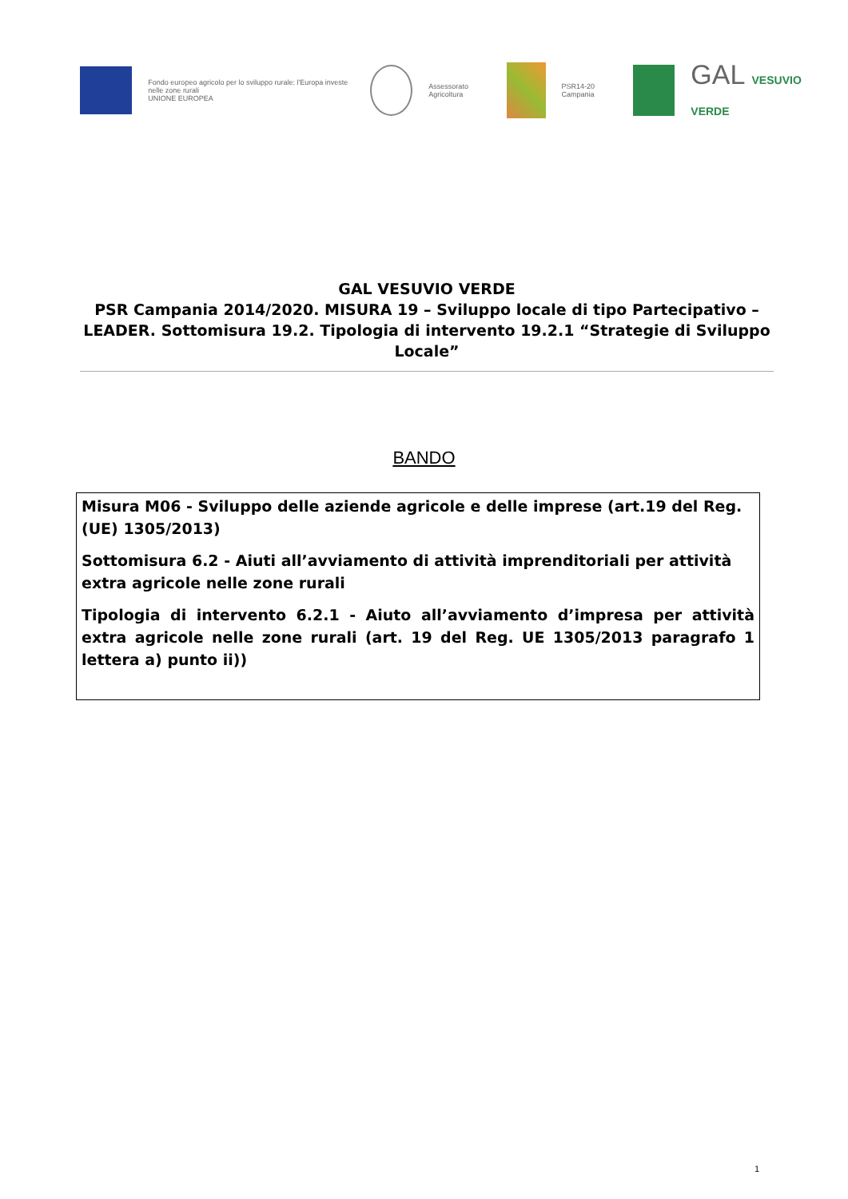Fondo europeo agricolo per lo sviluppo rurale: l'Europa investe nelle zone rurali
UNIONE EUROPEA
Assessorato Agricoltura PSR14-20 Campania
GAL VESUVIO VERDE
GAL VESUVIO VERDE
PSR Campania 2014/2020. MISURA 19 – Sviluppo locale di tipo Partecipativo – LEADER. Sottomisura 19.2. Tipologia di intervento 19.2.1 “Strategie di Sviluppo Locale”
BANDO
Misura M06 - Sviluppo delle aziende agricole e delle imprese (art.19 del Reg.(UE) 1305/2013)
Sottomisura 6.2 - Aiuti all’avviamento di attività imprenditoriali per attività extra agricole nelle zone rurali
Tipologia di intervento 6.2.1 - Aiuto all’avviamento d’impresa per attività extra agricole nelle zone rurali (art. 19 del Reg. UE 1305/2013 paragrafo 1 lettera a) punto ii))
1